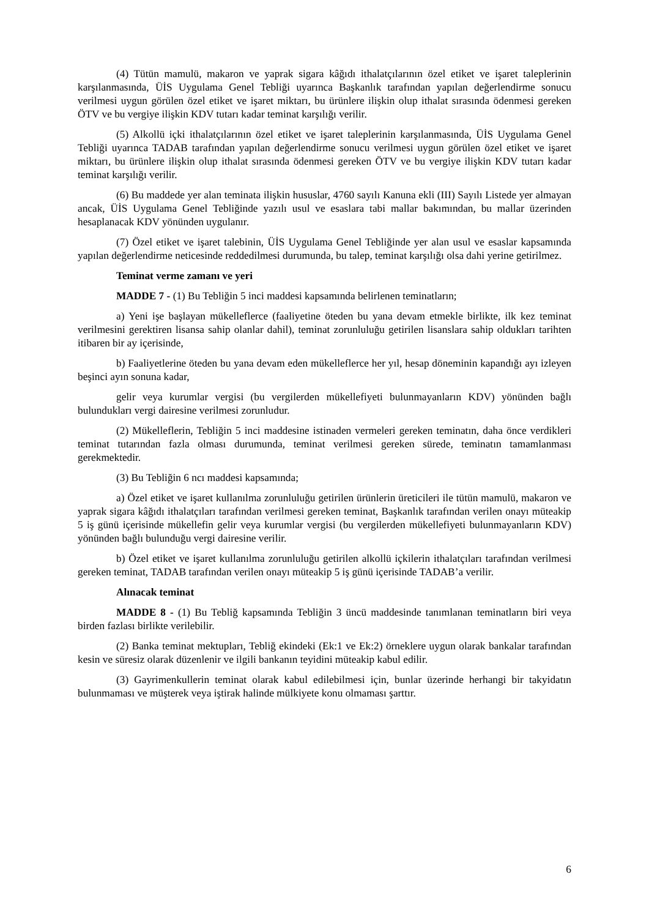(4) Tütün mamulü, makaron ve yaprak sigara kâğıdı ithalatçılarının özel etiket ve işaret taleplerinin karşılanmasında, ÜİS Uygulama Genel Tebliği uyarınca Başkanlık tarafından yapılan değerlendirme sonucu verilmesi uygun görülen özel etiket ve işaret miktarı, bu ürünlere ilişkin olup ithalat sırasında ödenmesi gereken ÖTV ve bu vergiye ilişkin KDV tutarı kadar teminat karşılığı verilir.
(5) Alkollü içki ithalatçılarının özel etiket ve işaret taleplerinin karşılanmasında, ÜİS Uygulama Genel Tebliği uyarınca TADAB tarafından yapılan değerlendirme sonucu verilmesi uygun görülen özel etiket ve işaret miktarı, bu ürünlere ilişkin olup ithalat sırasında ödenmesi gereken ÖTV ve bu vergiye ilişkin KDV tutarı kadar teminat karşılığı verilir.
(6) Bu maddede yer alan teminata ilişkin hususlar, 4760 sayılı Kanuna ekli (III) Sayılı Listede yer almayan ancak, ÜİS Uygulama Genel Tebliğinde yazılı usul ve esaslara tabi mallar bakımından, bu mallar üzerinden hesaplanacak KDV yönünden uygulanır.
(7) Özel etiket ve işaret talebinin, ÜİS Uygulama Genel Tebliğinde yer alan usul ve esaslar kapsamında yapılan değerlendirme neticesinde reddedilmesi durumunda, bu talep, teminat karşılığı olsa dahi yerine getirilmez.
Teminat verme zamanı ve yeri
MADDE 7 - (1) Bu Tebliğin 5 inci maddesi kapsamında belirlenen teminatların;
a) Yeni işe başlayan mükelleflerce (faaliyetine öteden bu yana devam etmekle birlikte, ilk kez teminat verilmesini gerektiren lisansa sahip olanlar dahil), teminat zorunluluğu getirilen lisanslara sahip oldukları tarihten itibaren bir ay içerisinde,
b) Faaliyetlerine öteden bu yana devam eden mükelleflerce her yıl, hesap döneminin kapandığı ayı izleyen beşinci ayın sonuna kadar,
gelir veya kurumlar vergisi (bu vergilerden mükellefiyeti bulunmayanların KDV) yönünden bağlı bulundukları vergi dairesine verilmesi zorunludur.
(2) Mükelleflerin, Tebliğin 5 inci maddesine istinaden vermeleri gereken teminatın, daha önce verdikleri teminat tutarından fazla olması durumunda, teminat verilmesi gereken sürede, teminatın tamamlanması gerekmektedir.
(3) Bu Tebliğin 6 ncı maddesi kapsamında;
a) Özel etiket ve işaret kullanılma zorunluluğu getirilen ürünlerin üreticileri ile tütün mamulü, makaron ve yaprak sigara kâğıdı ithalatçıları tarafından verilmesi gereken teminat, Başkanlık tarafından verilen onayı müteakip 5 iş günü içerisinde mükellefin gelir veya kurumlar vergisi (bu vergilerden mükellefiyeti bulunmayanların KDV) yönünden bağlı bulunduğu vergi dairesine verilir.
b) Özel etiket ve işaret kullanılma zorunluluğu getirilen alkollü içkilerin ithalatçıları tarafından verilmesi gereken teminat, TADAB tarafından verilen onayı müteakip 5 iş günü içerisinde TADAB’a verilir.
Alınacak teminat
MADDE 8 - (1) Bu Tebliğ kapsamında Tebliğin 3 üncü maddesinde tanımlanan teminatların biri veya birden fazlası birlikte verilebilir.
(2) Banka teminat mektupları, Tebliğ ekindeki (Ek:1 ve Ek:2) örneklere uygun olarak bankalar tarafından kesin ve süresiz olarak düzenlenir ve ilgili bankanın teyidini müteakip kabul edilir.
(3) Gayrimenkullerin teminat olarak kabul edilebilmesi için, bunlar üzerinde herhangi bir takyidatın bulunmaması ve müşterek veya iştirak halinde mülkiyete konu olmaması şarttır.
6